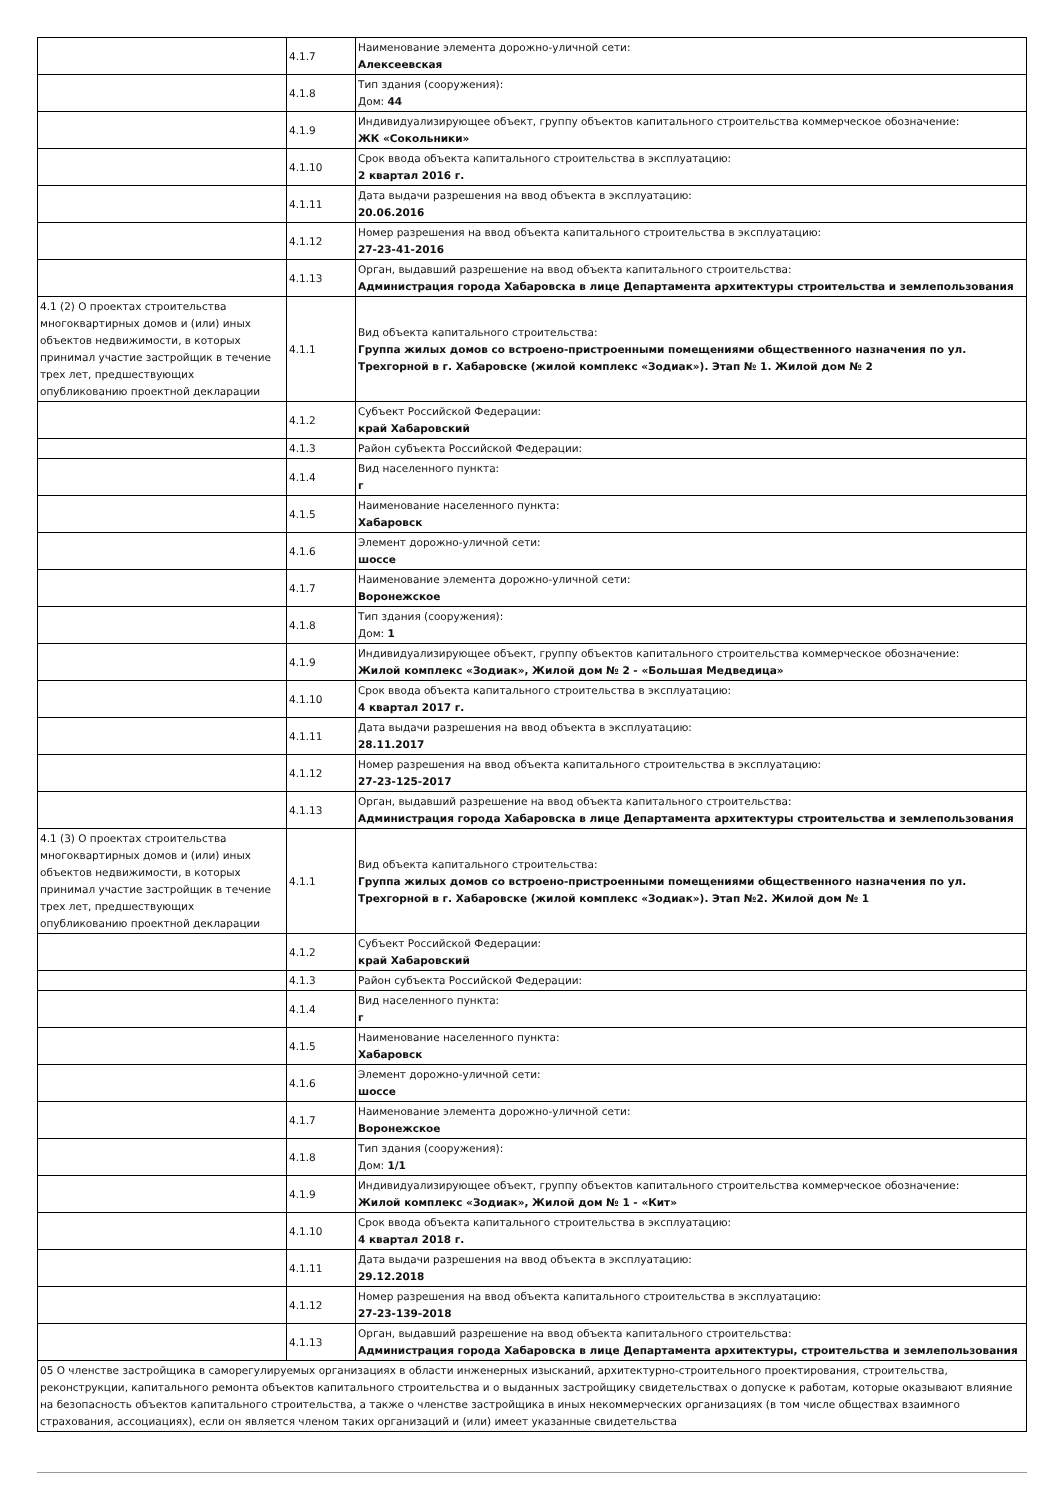| | 4.1.7 | Наименование элемента дорожно-уличной сети: Алексеевская |
| | 4.1.8 | Тип здания (сооружения): Дом: 44 |
| | 4.1.9 | Индивидуализирующее объект, группу объектов капитального строительства коммерческое обозначение: ЖК «Сокольники» |
| | 4.1.10 | Срок ввода объекта капитального строительства в эксплуатацию: 2 квартал 2016 г. |
| | 4.1.11 | Дата выдачи разрешения на ввод объекта в эксплуатацию: 20.06.2016 |
| | 4.1.12 | Номер разрешения на ввод объекта капитального строительства в эксплуатацию: 27-23-41-2016 |
| | 4.1.13 | Орган, выдавший разрешение на ввод объекта капитального строительства: Администрация города Хабаровска в лице Департамента архитектуры строительства и землепользования |
| 4.1 (2) О проектах строительства многоквартирных домов и (или) иных объектов недвижимости, в которых принимал участие застройщик в течение трех лет, предшествующих опубликованию проектной декларации | 4.1.1 | Вид объекта капитального строительства: Группа жилых домов со встроено-пристроенными помещениями общественного назначения по ул. Трехгорной в г. Хабаровске (жилой комплекс «Зодиак»). Этап № 1. Жилой дом № 2 |
| | 4.1.2 | Субъект Российской Федерации: край Хабаровский |
| | 4.1.3 | Район субъекта Российской Федерации: |
| | 4.1.4 | Вид населенного пункта: г |
| | 4.1.5 | Наименование населенного пункта: Хабаровск |
| | 4.1.6 | Элемент дорожно-уличной сети: шоссе |
| | 4.1.7 | Наименование элемента дорожно-уличной сети: Воронежское |
| | 4.1.8 | Тип здания (сооружения): Дом: 1 |
| | 4.1.9 | Индивидуализирующее объект, группу объектов капитального строительства коммерческое обозначение: Жилой комплекс «Зодиак», Жилой дом № 2 - «Большая Медведица» |
| | 4.1.10 | Срок ввода объекта капитального строительства в эксплуатацию: 4 квартал 2017 г. |
| | 4.1.11 | Дата выдачи разрешения на ввод объекта в эксплуатацию: 28.11.2017 |
| | 4.1.12 | Номер разрешения на ввод объекта капитального строительства в эксплуатацию: 27-23-125-2017 |
| | 4.1.13 | Орган, выдавший разрешение на ввод объекта капитального строительства: Администрация города Хабаровска в лице Департамента архитектуры строительства и землепользования |
| 4.1 (3) О проектах строительства многоквартирных домов и (или) иных объектов недвижимости, в которых принимал участие застройщик в течение трех лет, предшествующих опубликованию проектной декларации | 4.1.1 | Вид объекта капитального строительства: Группа жилых домов со встроено-пристроенными помещениями общественного назначения по ул. Трехгорной в г. Хабаровске (жилой комплекс «Зодиак»). Этап №2. Жилой дом № 1 |
| | 4.1.2 | Субъект Российской Федерации: край Хабаровский |
| | 4.1.3 | Район субъекта Российской Федерации: |
| | 4.1.4 | Вид населенного пункта: г |
| | 4.1.5 | Наименование населенного пункта: Хабаровск |
| | 4.1.6 | Элемент дорожно-уличной сети: шоссе |
| | 4.1.7 | Наименование элемента дорожно-уличной сети: Воронежское |
| | 4.1.8 | Тип здания (сооружения): Дом: 1/1 |
| | 4.1.9 | Индивидуализирующее объект, группу объектов капитального строительства коммерческое обозначение: Жилой комплекс «Зодиак», Жилой дом № 1 - «Кит» |
| | 4.1.10 | Срок ввода объекта капитального строительства в эксплуатацию: 4 квартал 2018 г. |
| | 4.1.11 | Дата выдачи разрешения на ввод объекта в эксплуатацию: 29.12.2018 |
| | 4.1.12 | Номер разрешения на ввод объекта капитального строительства в эксплуатацию: 27-23-139-2018 |
| | 4.1.13 | Орган, выдавший разрешение на ввод объекта капитального строительства: Администрация города Хабаровска в лице Департамента архитектуры, строительства и землепользования |
| 05 О членстве застройщика в саморегулируемых организациях в области инженерных изысканий, архитектурно-строительного проектирования, строительства, реконструкции, капитального ремонта объектов капитального строительства и о выданных застройщику свидетельствах о допуске к работам, которые оказывают влияние на безопасность объектов капитального строительства, а также о членстве застройщика в иных некоммерческих организациях (в том числе обществах взаимного страхования, ассоциациях), если он является членом таких организаций и (или) имеет указанные свидетельства | | |